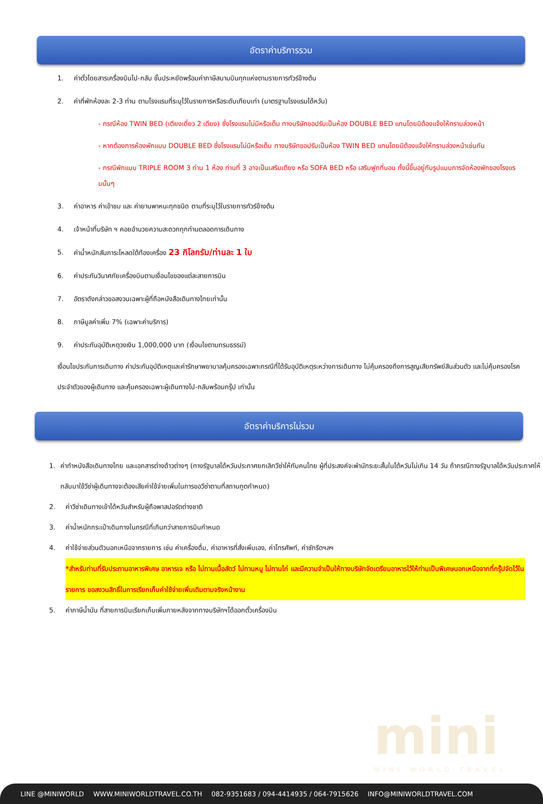อัตราค่าบริการรวม
1. ค่าตั๋วโดยสารเครื่องบินไป-กลับ ชั้นประหยัดพร้อมค่าภาษีสนามบินทุกแห่งตามรายการทัวร์ข้างต้น
2. ค่าที่พักห้องละ 2-3 ท่าน ตามโรงแรมที่ระบุไว้ในรายการหรือระดับเทียบเท่า (มาตรฐานโรงแรมได้หวัน)
- กรณีห้อง TWIN BED (เตียงเดี่ยว 2 เตียง) ซึ่งโรงแรมไม่มีหรือเต็ม ทางบริษัทขอปรับเป็นห้อง DOUBLE BED แทนโดยมิต้องแจ้งให้ทราบล่วงหน้า
- หากต้องการห้องพักแบบ DOUBLE BED ซึ่งโรงแรมไม่มีหรือเต็ม ทางบริษัทขอปรับเป็นห้อง TWIN BED แทนโดยมิต้องแจ้งให้ทราบล่วงหน้าเช่นกัน
- กรณีพักแบบ TRIPLE ROOM 3 ท่าน 1 ห้อง ท่านที่ 3 อาจเป็นเสริมเตียง หรือ SOFA BED หรือ เสริมฟูกที่นอน ทั้งนี้ขึ้นอยู่กับรูปแบบการจัดห้องพักของโรงแรมนั้นๆ
3. ค่าอาหาร ค่าเข้าชม และ ค่ายานพาหนะทุกชนิด ตามที่ระบุไว้ในรายการทัวร์ข้างต้น
4. เจ้าหน้าที่บริษัท ฯ คอยอำนวยความสะดวกทุกท่านตลอดการเดินทาง
5. ค่าน้ำหนักสัมภาระโหลดใต้ท้องเครื่อง 23 กิโลกรัม/ท่านละ 1 ใบ
6. ค่าประกันวินาศภัยเครื่องบินตามเงื่อนไขของแต่ละสายการบิน
7. อัตราดังกล่าวขอสงวนเฉพาะผู้ที่ถือหนังสือเดินทางไทยเท่านั้น
8. ภาษีมูลค่าเพิ่ม 7% (เฉพาะค่าบริการ)
9. ค่าประกันอุบัติเหตุวงเงิน 1,000,000 บาท (เงื่อนไขตามกรมธรรม์)
เงื่อนไขประกันการเดินทาง ค่าประกันอุบัติเหตุและค่ารักษาพยาบาลคุ้มครองเฉพาะกรณีที่ได้รับอุบัติเหตุระหว่างการเดินทาง ไม่คุ้มครองถึงการสูญเสียทรัพย์สินส่วนตัว และไม่คุ้มครองโรคประจำตัวของผู้เดินทาง และคุ้มครองเฉพาะผู้เดินทางไป-กลับพร้อมกรุ๊ป เท่านั้น
อัตราค่าบริการไม่รวม
1. ค่าทำหนังสือเดินทางไทย และเอกสารต่างด้าวต่างๆ (ทางรัฐบาลได้หวันประกาศยกเลิกวีซ่าให้กับคนไทย ผู้ที่ประสงค์จะพำนักระยะสั้นในไต้หวันไม่เกิน 14 วัน ถ้ากรณีทางรัฐบาลได้หวันประกาศให้กลับมาใช้วีซ่าผู้เดินทางจะต้องเสียค่าใช้จ่ายเพิ่มในการขอวีซ่าตามที่สถานทูตกำหนด)
2. ค่าวีซ่าเดินทางเข้าได้หวันสำหรับผู้ถือพาสปอร์ตต่างชาติ
3. ค่าน้ำหนักกระเป๋าเดินทางในกรณีที่เกินกว่าสายการบินกำหนด
4. ค่าใช้จ่ายส่วนตัวนอกเหนือจากรายการ เช่น ค่าเครื่องดื่ม, ค่าอาหารที่สั่งเพิ่มเอง, ค่าโทรศัพท์, ค่าซักรีดฯลฯ
*สำหรับท่านที่รับประทานอาหารพิเศษ อาหารเจ หรือ ไม่ทานเนื้อสัตว์ ไม่ทานหมู ไม่ทานไก่ และมีความจำเป็นให้ทางบริษัทจัดเตรียมอาหารไว้ให้ท่านเป็นพิเศษนอกเหนือจากที่กรุ๊ปจัดไว้ในรายการ ขอสงวนสิทธิ์ในการเรียกเก็บค่าใช้จ่ายเพิ่มเติมตามจริงหน้างาน
5. ค่าภาษีน้ำมัน ที่สายการบินเรียกเก็บเพิ่มภายหลังจากทางบริษัทฯได้ออกตั๋วเครื่องบิน
mini
MINI WORLD TRAVEL
LINE @MINIWORLD WWW.MINIWORLDTRAVEL.CO.TH 082-9351683 / 094-4414935 / 064-7915626 INFO@MINIWORLDTRAVEL.COM